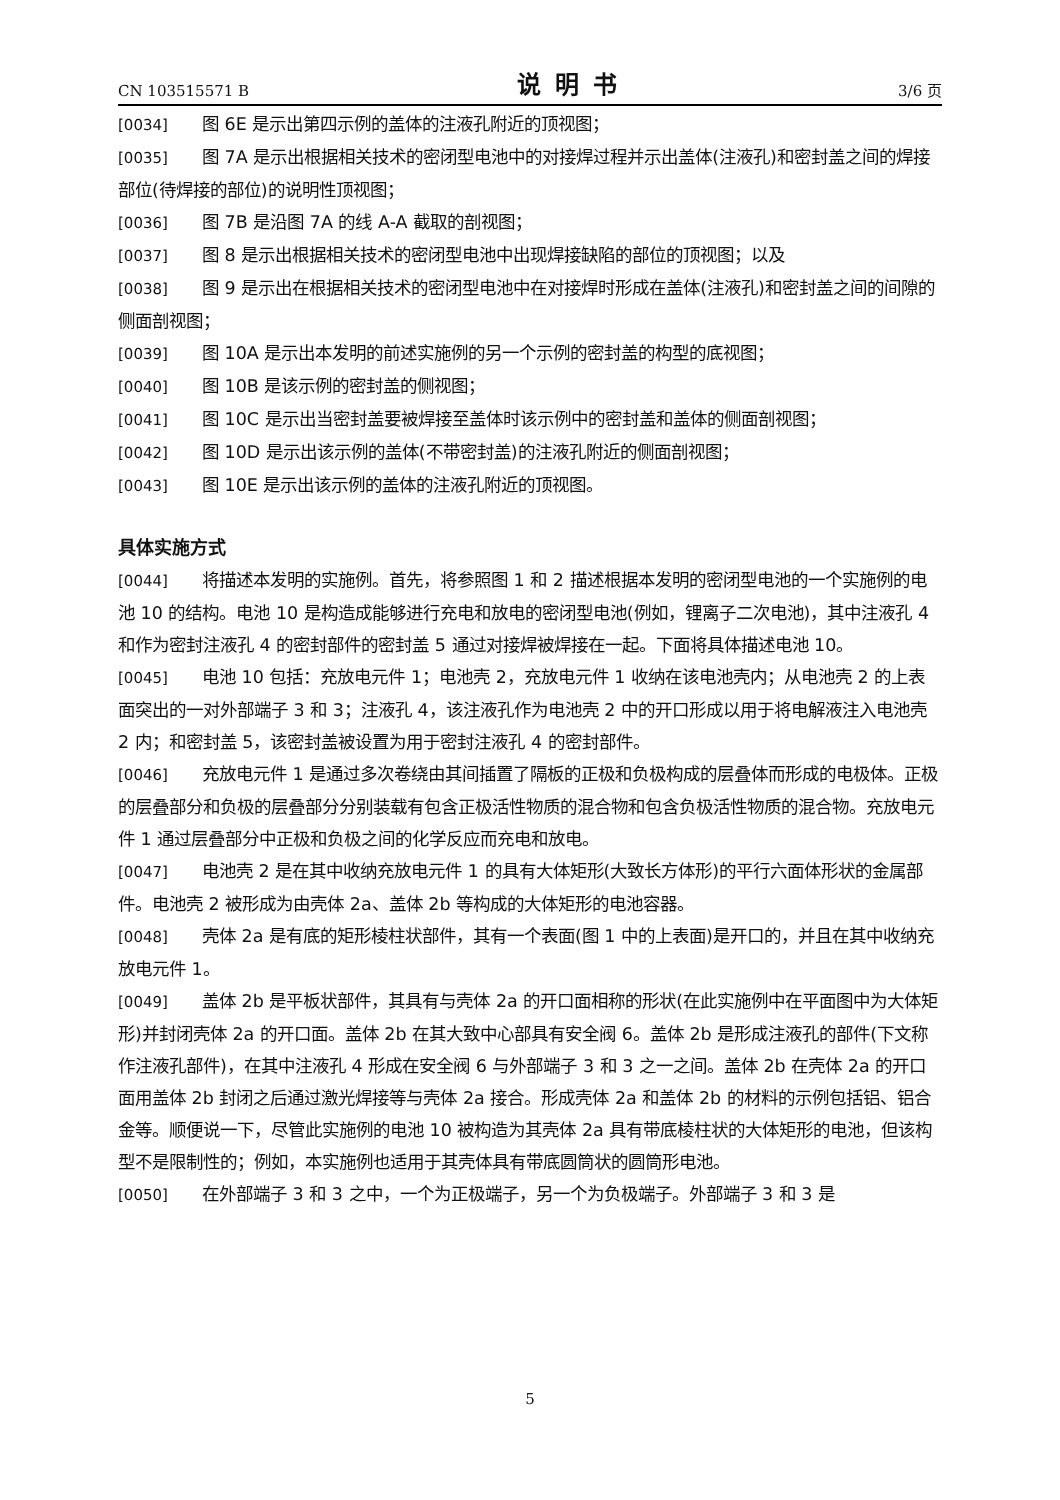CN 103515571 B 说明书 3/6 页
[0034] 图 6E 是示出第四示例的盖体的注液孔附近的顶视图；
[0035] 图 7A 是示出根据相关技术的密闭型电池中的对接焊过程并示出盖体(注液孔)和密封盖之间的焊接部位(待焊接的部位)的说明性顶视图；
[0036] 图 7B 是沿图 7A 的线 A-A 截取的剖视图；
[0037] 图 8 是示出根据相关技术的密闭型电池中出现焊接缺陷的部位的顶视图；以及
[0038] 图 9 是示出在根据相关技术的密闭型电池中在对接焊时形成在盖体(注液孔)和密封盖之间的间隙的侧面剖视图；
[0039] 图 10A 是示出本发明的前述实施例的另一个示例的密封盖的构型的底视图；
[0040] 图 10B 是该示例的密封盖的侧视图；
[0041] 图 10C 是示出当密封盖要被焊接至盖体时该示例中的密封盖和盖体的侧面剖视图；
[0042] 图 10D 是示出该示例的盖体(不带密封盖)的注液孔附近的侧面剖视图；
[0043] 图 10E 是示出该示例的盖体的注液孔附近的顶视图。
具体实施方式
[0044] 将描述本发明的实施例。首先，将参照图 1 和 2 描述根据本发明的密闭型电池的一个实施例的电池 10 的结构。电池 10 是构造成能够进行充电和放电的密闭型电池(例如，锂离子二次电池)，其中注液孔 4 和作为密封注液孔 4 的密封部件的密封盖 5 通过对接焊被焊接在一起。下面将具体描述电池 10。
[0045] 电池 10 包括：充放电元件 1；电池壳 2，充放电元件 1 收纳在该电池壳内；从电池壳 2 的上表面突出的一对外部端子 3 和 3；注液孔 4，该注液孔作为电池壳 2 中的开口形成以用于将电解液注入电池壳 2 内；和密封盖 5，该密封盖被设置为用于密封注液孔 4 的密封部件。
[0046] 充放电元件 1 是通过多次卷绕由其间插置了隔板的正极和负极构成的层叠体而形成的电极体。正极的层叠部分和负极的层叠部分分别装载有包含正极活性物质的混合物和包含负极活性物质的混合物。充放电元件 1 通过层叠部分中正极和负极之间的化学反应而充电和放电。
[0047] 电池壳 2 是在其中收纳充放电元件 1 的具有大体矩形(大致长方体形)的平行六面体形状的金属部件。电池壳 2 被形成为由壳体 2a、盖体 2b 等构成的大体矩形的电池容器。
[0048] 壳体 2a 是有底的矩形棱柱状部件，其有一个表面(图 1 中的上表面)是开口的，并且在其中收纳充放电元件 1。
[0049] 盖体 2b 是平板状部件，其具有与壳体 2a 的开口面相称的形状(在此实施例中在平面图中为大体矩形)并封闭壳体 2a 的开口面。盖体 2b 在其大致中心部具有安全阀 6。盖体 2b 是形成注液孔的部件(下文称作注液孔部件)，在其中注液孔 4 形成在安全阀 6 与外部端子 3 和 3 之一之间。盖体 2b 在壳体 2a 的开口面用盖体 2b 封闭之后通过激光焊接等与壳体 2a 接合。形成壳体 2a 和盖体 2b 的材料的示例包括铝、铝合金等。顺便说一下，尽管此实施例的电池 10 被构造为其壳体 2a 具有带底棱柱状的大体矩形的电池，但该构型不是限制性的；例如，本实施例也适用于其壳体具有带底圆筒状的圆筒形电池。
[0050] 在外部端子 3 和 3 之中，一个为正极端子，另一个为负极端子。外部端子 3 和 3 是
5